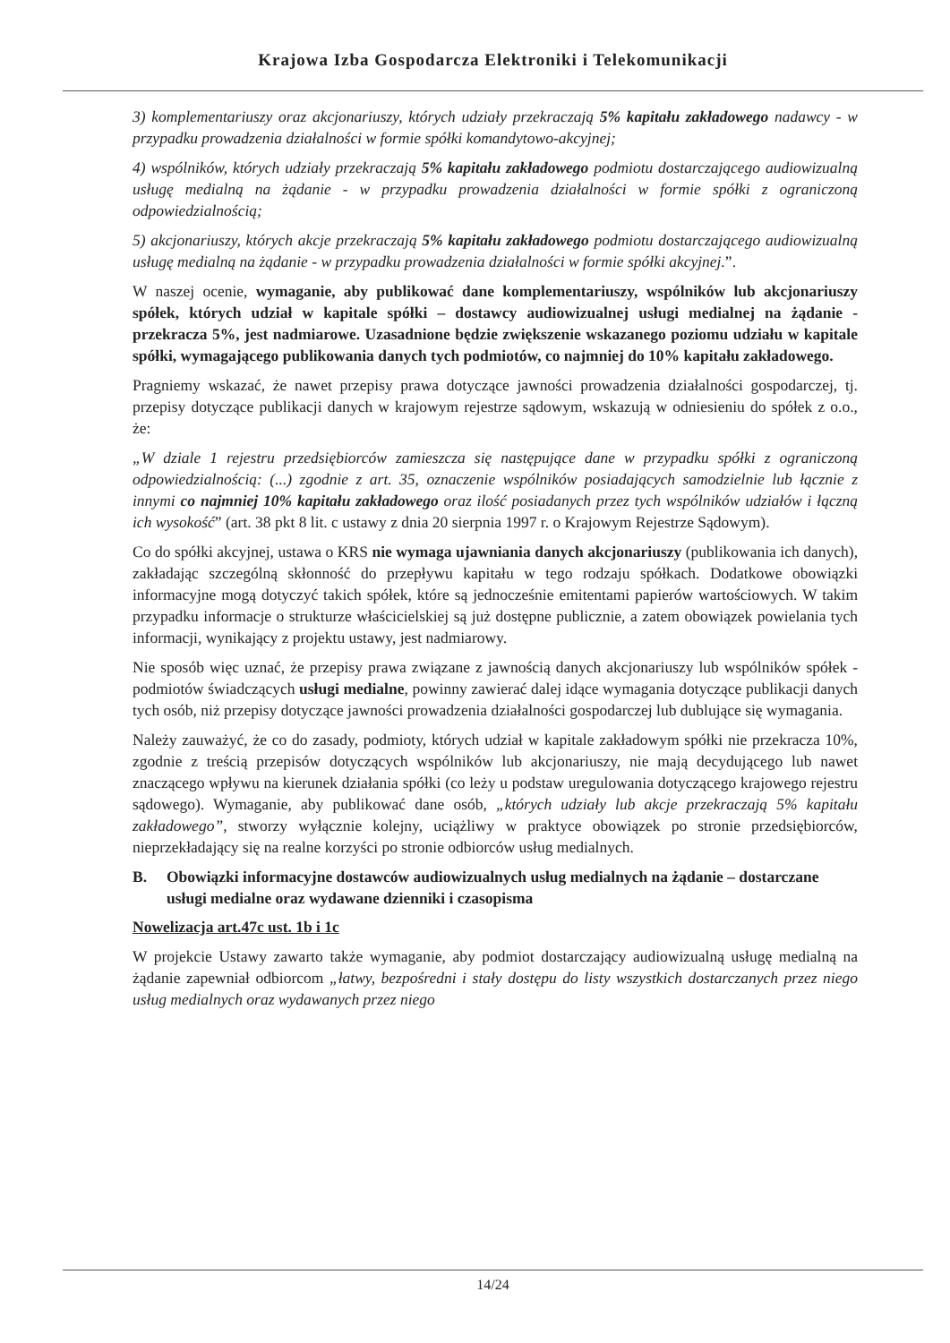Krajowa Izba Gospodarcza Elektroniki i Telekomunikacji
3) komplementariuszy oraz akcjonariuszy, których udziały przekraczają 5% kapitału zakładowego nadawcy - w przypadku prowadzenia działalności w formie spółki komandytowo-akcyjnej;
4) wspólników, których udziały przekraczają 5% kapitału zakładowego podmiotu dostarczającego audiowizualną usługę medialną na żądanie - w przypadku prowadzenia działalności w formie spółki z ograniczoną odpowiedzialnością;
5) akcjonariuszy, których akcje przekraczają 5% kapitału zakładowego podmiotu dostarczającego audiowizualną usługę medialną na żądanie - w przypadku prowadzenia działalności w formie spółki akcyjnej.”.
W naszej ocenie, wymaganie, aby publikować dane komplementariuszy, wspólników lub akcjonariuszy spółek, których udział w kapitale spółki – dostawcy audiowizualnej usługi medialnej na żądanie - przekracza 5%, jest nadmiarowe. Uzasadnione będzie zwiększenie wskazanego poziomu udziału w kapitale spółki, wymagającego publikowania danych tych podmiotów, co najmniej do 10% kapitału zakładowego.
Pragniemy wskazać, że nawet przepisy prawa dotyczące jawności prowadzenia działalności gospodarczej, tj. przepisy dotyczące publikacji danych w krajowym rejestrze sądowym, wskazują w odniesieniu do spółek z o.o., że:
„W dziale 1 rejestru przedsiębiorców zamieszcza się następujące dane w przypadku spółki z ograniczoną odpowiedzialnością: (...) zgodnie z art. 35, oznaczenie wspólników posiadających samodzielnie lub łącznie z innymi co najmniej 10% kapitału zakładowego oraz ilość posiadanych przez tych wspólników udziałów i łączną ich wysokość” (art. 38 pkt 8 lit. c ustawy z dnia 20 sierpnia 1997 r. o Krajowym Rejestrze Sądowym).
Co do spółki akcyjnej, ustawa o KRS nie wymaga ujawniania danych akcjonariuszy (publikowania ich danych), zakładając szczególną skłonność do przepływu kapitału w tego rodzaju spółkach. Dodatkowe obowiązki informacyjne mogą dotyczyć takich spółek, które są jednocześnie emitentami papierów wartościowych. W takim przypadku informacje o strukturze właścicielskiej są już dostępne publicznie, a zatem obowiązek powielania tych informacji, wynikający z projektu ustawy, jest nadmiarowy.
Nie sposób więc uznać, że przepisy prawa związane z jawnością danych akcjonariuszy lub wspólników spółek - podmiotów świadczących usługi medialne, powinny zawierać dalej idące wymagania dotyczące publikacji danych tych osób, niż przepisy dotyczące jawności prowadzenia działalności gospodarczej lub dublujące się wymagania.
Należy zauważyć, że co do zasady, podmioty, których udział w kapitale zakładowym spółki nie przekracza 10%, zgodnie z treścią przepisów dotyczących wspólników lub akcjonariuszy, nie mają decydującego lub nawet znaczącego wpływu na kierunek działania spółki (co leży u podstaw uregulowania dotyczącego krajowego rejestru sądowego). Wymaganie, aby publikować dane osób, „których udziały lub akcje przekraczają 5% kapitału zakładowego”, stworzy wyłącznie kolejny, uciążliwy w praktyce obowiązek po stronie przedsiębiorców, nieprzekładający się na realne korzyści po stronie odbiorców usług medialnych.
B. Obowiązki informacyjne dostawców audiowizualnych usług medialnych na żądanie – dostarczane usługi medialne oraz wydawane dzienniki i czasopisma
Nowelizacja art.47c ust. 1b i 1c
W projekcie Ustawy zawarto także wymaganie, aby podmiot dostarczający audiowizualną usługę medialną na żądanie zapewniał odbiorcom „łatwy, bezpośredni i stały dostępu do listy wszystkich dostarczanych przez niego usług medialnych oraz wydawanych przez niego
14/24